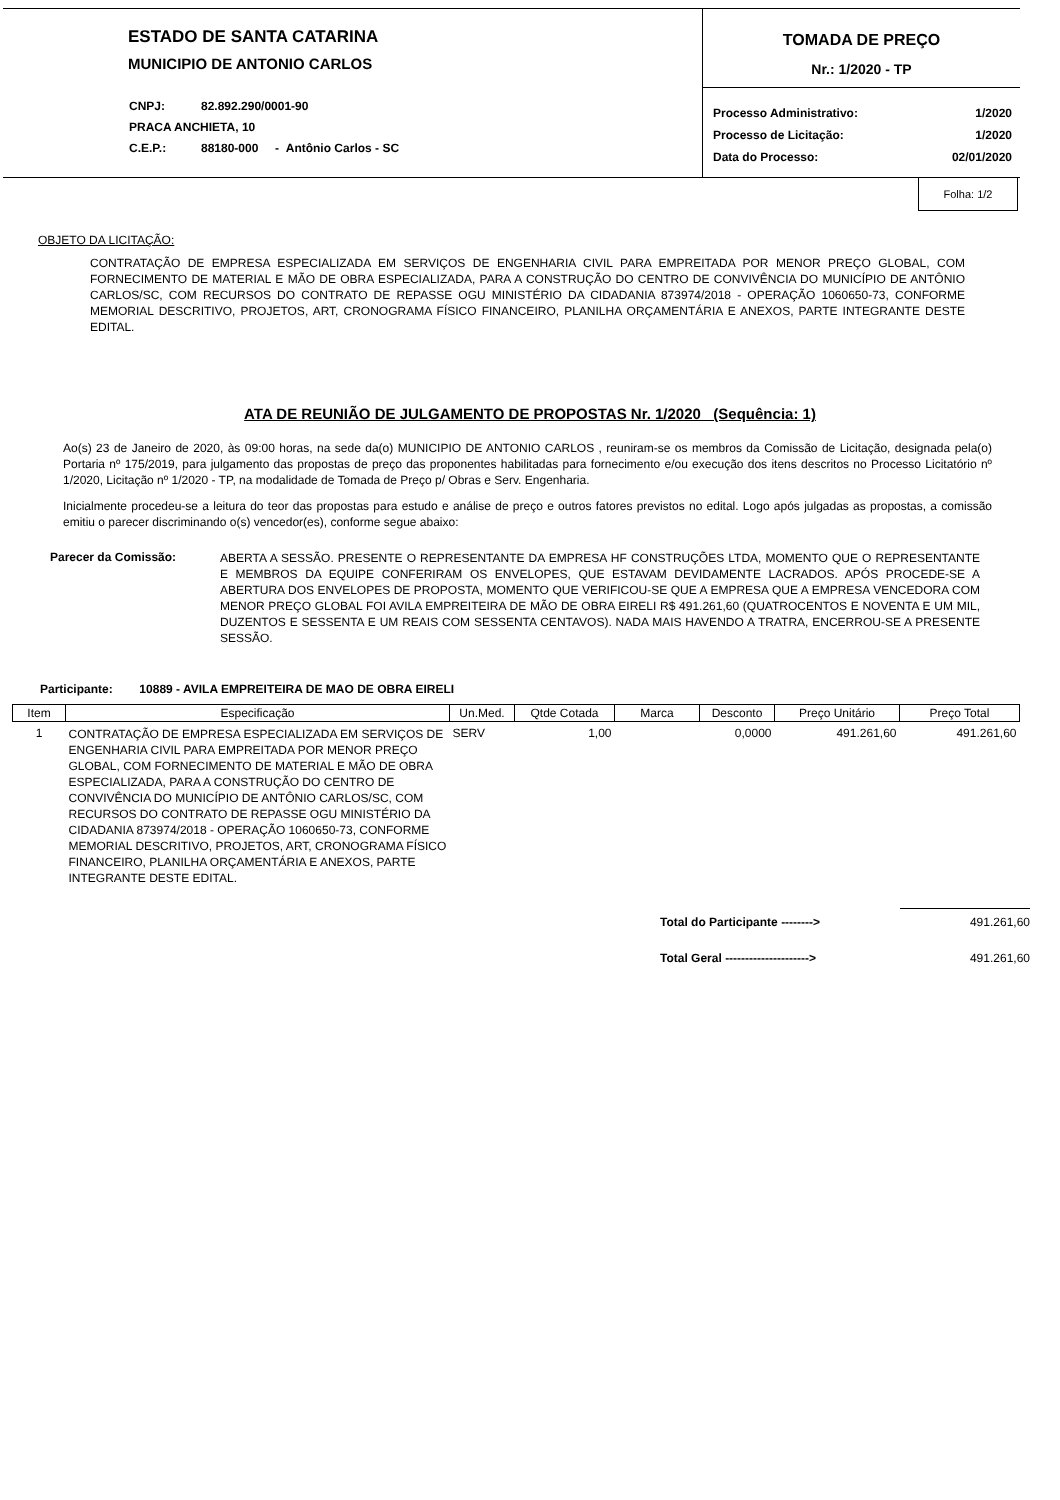ESTADO DE SANTA CATARINA
MUNICIPIO DE ANTONIO CARLOS
| CNPJ: | 82.892.290/0001-90 |
| PRACA ANCHIETA, 10 | |
| C.E.P.: | 88180-000 - Antônio Carlos - SC |
TOMADA DE PREÇO
Nr.: 1/2020 - TP
| Processo Administrativo: | 1/2020 |
| Processo de Licitação: | 1/2020 |
| Data do Processo: | 02/01/2020 |
Folha: 1/2
OBJETO DA LICITAÇÃO:
CONTRATAÇÃO DE EMPRESA ESPECIALIZADA EM SERVIÇOS DE ENGENHARIA CIVIL PARA EMPREITADA POR MENOR PREÇO GLOBAL, COM FORNECIMENTO DE MATERIAL E MÃO DE OBRA ESPECIALIZADA, PARA A CONSTRUÇÃO DO CENTRO DE CONVIVÊNCIA DO MUNICÍPIO DE ANTÔNIO CARLOS/SC, COM RECURSOS DO CONTRATO DE REPASSE OGU MINISTÉRIO DA CIDADANIA 873974/2018 - OPERAÇÃO 1060650-73, CONFORME MEMORIAL DESCRITIVO, PROJETOS, ART, CRONOGRAMA FÍSICO FINANCEIRO, PLANILHA ORÇAMENTÁRIA E ANEXOS, PARTE INTEGRANTE DESTE EDITAL.
ATA DE REUNIÃO DE JULGAMENTO DE PROPOSTAS Nr. 1/2020 (Sequência: 1)
Ao(s) 23 de Janeiro de 2020, às 09:00 horas, na sede da(o) MUNICIPIO DE ANTONIO CARLOS , reuniram-se os membros da Comissão de Licitação, designada pela(o) Portaria nº 175/2019, para julgamento das propostas de preço das proponentes habilitadas para fornecimento e/ou execução dos itens descritos no Processo Licitatório nº 1/2020, Licitação nº 1/2020 - TP, na modalidade de Tomada de Preço p/ Obras e Serv. Engenharia.
Inicialmente procedeu-se a leitura do teor das propostas para estudo e análise de preço e outros fatores previstos no edital. Logo após julgadas as propostas, a comissão emitiu o parecer discriminando o(s) vencedor(es), conforme segue abaixo:
Parecer da Comissão:
ABERTA A SESSÃO. PRESENTE O REPRESENTANTE DA EMPRESA HF CONSTRUÇÕES LTDA, MOMENTO QUE O REPRESENTANTE E MEMBROS DA EQUIPE CONFERIRAM OS ENVELOPES, QUE ESTAVAM DEVIDAMENTE LACRADOS. APÓS PROCEDE-SE A ABERTURA DOS ENVELOPES DE PROPOSTA, MOMENTO QUE VERIFICOU-SE QUE A EMPRESA QUE A EMPRESA VENCEDORA COM MENOR PREÇO GLOBAL FOI AVILA EMPREITEIRA DE MÃO DE OBRA EIRELI R$ 491.261,60 (QUATROCENTOS E NOVENTA E UM MIL, DUZENTOS E SESSENTA E UM REAIS COM SESSENTA CENTAVOS). NADA MAIS HAVENDO A TRATRA, ENCERROU-SE A PRESENTE SESSÃO.
Participante: 10889 - AVILA EMPREITEIRA DE MAO DE OBRA EIRELI
| Item | Especificação | Un.Med. | Qtde Cotada | Marca | Desconto | Preço Unitário | Preço Total |
| --- | --- | --- | --- | --- | --- | --- | --- |
| 1 | CONTRATAÇÃO DE EMPRESA ESPECIALIZADA EM SERVIÇOS DE ENGENHARIA CIVIL PARA EMPREITADA POR MENOR PREÇO GLOBAL, COM FORNECIMENTO DE MATERIAL E MÃO DE OBRA ESPECIALIZADA, PARA A CONSTRUÇÃO DO CENTRO DE CONVIVÊNCIA DO MUNICÍPIO DE ANTÔNIO CARLOS/SC, COM RECURSOS DO CONTRATO DE REPASSE OGU MINISTÉRIO DA CIDADANIA 873974/2018 - OPERAÇÃO 1060650-73, CONFORME MEMORIAL DESCRITIVO, PROJETOS, ART, CRONOGRAMA FÍSICO FINANCEIRO, PLANILHA ORÇAMENTÁRIA E ANEXOS, PARTE INTEGRANTE DESTE EDITAL. | SERV | 1,00 | | 0,0000 | 491.261,60 | 491.261,60 |
| Total do Participante --------> | 491.261,60 |
| Total Geral ---------------------> | 491.261,60 |